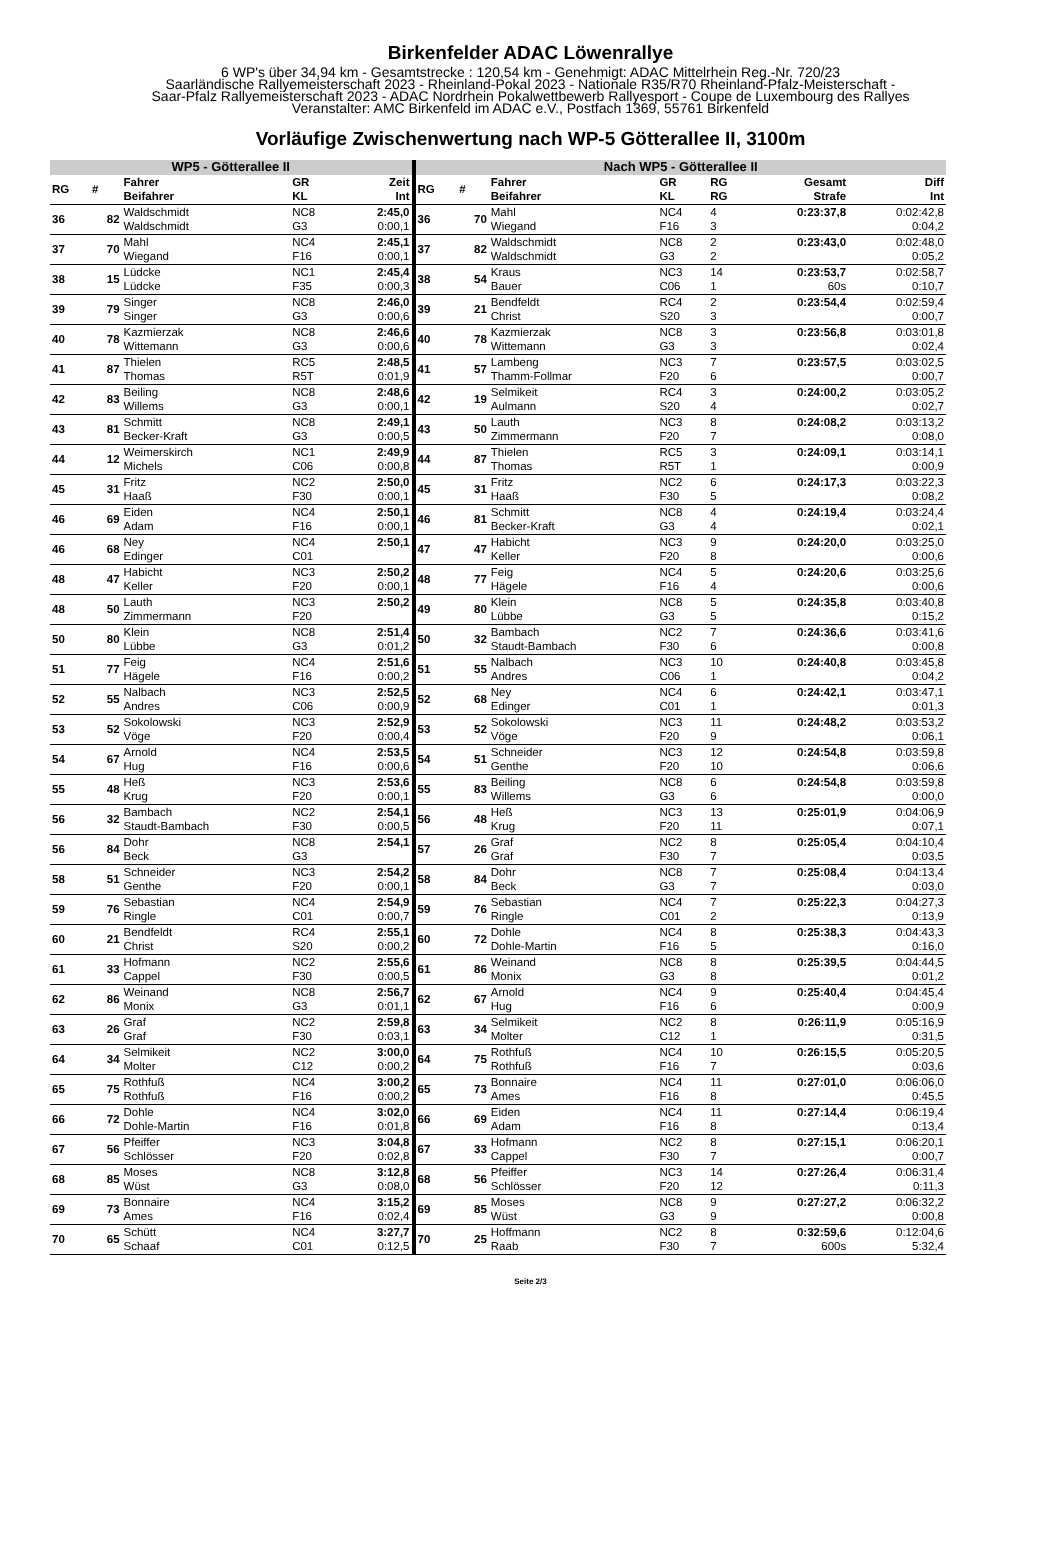Birkenfelder ADAC Löwenrallye
6 WP's über 34,94 km - Gesamtstrecke : 120,54 km - Genehmigt: ADAC Mittelrhein Reg.-Nr. 720/23
Saarländische Rallyemeisterschaft 2023 - Rheinland-Pokal 2023 - Nationale R35/R70 Rheinland-Pfalz-Meisterschaft -
Saar-Pfalz Rallyemeisterschaft 2023 - ADAC Nordrhein Pokalwettbewerb Rallyesport - Coupe de Luxembourg des Rallyes
Veranstalter: AMC Birkenfeld im ADAC e.V., Postfach 1369, 55761 Birkenfeld
Vorläufige Zwischenwertung nach WP-5 Götterallee II, 3100m
| WP5 - Götterallee II | | | | | Nach WP5 - Götterallee II | | | | | | |
| --- | --- | --- | --- | --- | --- | --- | --- | --- | --- | --- | --- |
| RG | # | Fahrer Beifahrer | GR KL | Zeit Int | RG | # | Fahrer Beifahrer | GR KL | RG RG | Gesamt Strafe | Diff Int |
| 36 | 82 | Waldschmidt Waldschmidt | NC8 G3 | 2:45,0 0:00,1 | 36 | 70 | Mahl Wiegand | NC4 F16 | 4 3 | 0:23:37,8 | 0:02:42,8 0:04,2 |
| 37 | 70 | Mahl Wiegand | NC4 F16 | 2:45,1 0:00,1 | 37 | 82 | Waldschmidt Waldschmidt | NC8 G3 | 2 2 | 0:23:43,0 | 0:02:48,0 0:05,2 |
| 38 | 15 | Lüdcke Lüdcke | NC1 F35 | 2:45,4 0:00,3 | 38 | 54 | Kraus Bauer | NC3 C06 | 14 1 | 0:23:53,7 60s | 0:02:58,7 0:10,7 |
| 39 | 79 | Singer Singer | NC8 G3 | 2:46,0 0:00,6 | 39 | 21 | Bendfeldt Christ | RC4 S20 | 2 3 | 0:23:54,4 | 0:02:59,4 0:00,7 |
| 40 | 78 | Kazmierzak Wittemann | NC8 G3 | 2:46,6 0:00,6 | 40 | 78 | Kazmierzak Wittemann | NC8 G3 | 3 3 | 0:23:56,8 | 0:03:01,8 0:02,4 |
| 41 | 87 | Thielen Thomas | RC5 R5T | 2:48,5 0:01,9 | 41 | 57 | Lambeng Thamm-Follmar | NC3 F20 | 7 6 | 0:23:57,5 | 0:03:02,5 0:00,7 |
| 42 | 83 | Beiling Willems | NC8 G3 | 2:48,6 0:00,1 | 42 | 19 | Selmikeit Aulmann | RC4 S20 | 3 4 | 0:24:00,2 | 0:03:05,2 0:02,7 |
| 43 | 81 | Schmitt Becker-Kraft | NC8 G3 | 2:49,1 0:00,5 | 43 | 50 | Lauth Zimmermann | NC3 F20 | 8 7 | 0:24:08,2 | 0:03:13,2 0:08,0 |
| 44 | 12 | Weimerskirch Michels | NC1 C06 | 2:49,9 0:00,8 | 44 | 87 | Thielen Thomas | RC5 R5T | 3 1 | 0:24:09,1 | 0:03:14,1 0:00,9 |
| 45 | 31 | Fritz Haaß | NC2 F30 | 2:50,0 0:00,1 | 45 | 31 | Fritz Haaß | NC2 F30 | 6 5 | 0:24:17,3 | 0:03:22,3 0:08,2 |
| 46 | 69 | Eiden Adam | NC4 F16 | 2:50,1 0:00,1 | 46 | 81 | Schmitt Becker-Kraft | NC8 G3 | 4 4 | 0:24:19,4 | 0:03:24,4 0:02,1 |
| 46 | 68 | Ney Edinger | NC4 C01 | 2:50,1 | 47 | 47 | Habicht Keller | NC3 F20 | 9 8 | 0:24:20,0 | 0:03:25,0 0:00,6 |
| 48 | 47 | Habicht Keller | NC3 F20 | 2:50,2 0:00,1 | 48 | 77 | Feig Hägele | NC4 F16 | 5 4 | 0:24:20,6 | 0:03:25,6 0:00,6 |
| 48 | 50 | Lauth Zimmermann | NC3 F20 | 2:50,2 | 49 | 80 | Klein Lübbe | NC8 G3 | 5 5 | 0:24:35,8 | 0:03:40,8 0:15,2 |
| 50 | 80 | Klein Lübbe | NC8 G3 | 2:51,4 0:01,2 | 50 | 32 | Bambach Staudt-Bambach | NC2 F30 | 7 6 | 0:24:36,6 | 0:03:41,6 0:00,8 |
| 51 | 77 | Feig Hägele | NC4 F16 | 2:51,6 0:00,2 | 51 | 55 | Nalbach Andres | NC3 C06 | 10 1 | 0:24:40,8 | 0:03:45,8 0:04,2 |
| 52 | 55 | Nalbach Andres | NC3 C06 | 2:52,5 0:00,9 | 52 | 68 | Ney Edinger | NC4 C01 | 6 1 | 0:24:42,1 | 0:03:47,1 0:01,3 |
| 53 | 52 | Sokolowski Vöge | NC3 F20 | 2:52,9 0:00,4 | 53 | 52 | Sokolowski Vöge | NC3 F20 | 11 9 | 0:24:48,2 | 0:03:53,2 0:06,1 |
| 54 | 67 | Arnold Hug | NC4 F16 | 2:53,5 0:00,6 | 54 | 51 | Schneider Genthe | NC3 F20 | 12 10 | 0:24:54,8 | 0:03:59,8 0:06,6 |
| 55 | 48 | Heß Krug | NC3 F20 | 2:53,6 0:00,1 | 55 | 83 | Beiling Willems | NC8 G3 | 6 6 | 0:24:54,8 | 0:03:59,8 0:00,0 |
| 56 | 32 | Bambach Staudt-Bambach | NC2 F30 | 2:54,1 0:00,5 | 56 | 48 | Heß Krug | NC3 F20 | 13 11 | 0:25:01,9 | 0:04:06,9 0:07,1 |
| 56 | 84 | Dohr Beck | NC8 G3 | 2:54,1 | 57 | 26 | Graf Graf | NC2 F30 | 8 7 | 0:25:05,4 | 0:04:10,4 0:03,5 |
| 58 | 51 | Schneider Genthe | NC3 F20 | 2:54,2 0:00,1 | 58 | 84 | Dohr Beck | NC8 G3 | 7 7 | 0:25:08,4 | 0:04:13,4 0:03,0 |
| 59 | 76 | Sebastian Ringle | NC4 C01 | 2:54,9 0:00,7 | 59 | 76 | Sebastian Ringle | NC4 C01 | 7 2 | 0:25:22,3 | 0:04:27,3 0:13,9 |
| 60 | 21 | Bendfeldt Christ | RC4 S20 | 2:55,1 0:00,2 | 60 | 72 | Dohle Dohle-Martin | NC4 F16 | 8 5 | 0:25:38,3 | 0:04:43,3 0:16,0 |
| 61 | 33 | Hofmann Cappel | NC2 F30 | 2:55,6 0:00,5 | 61 | 86 | Weinand Monix | NC8 G3 | 8 8 | 0:25:39,5 | 0:04:44,5 0:01,2 |
| 62 | 86 | Weinand Monix | NC8 G3 | 2:56,7 0:01,1 | 62 | 67 | Arnold Hug | NC4 F16 | 9 6 | 0:25:40,4 | 0:04:45,4 0:00,9 |
| 63 | 26 | Graf Graf | NC2 F30 | 2:59,8 0:03,1 | 63 | 34 | Selmikeit Molter | NC2 C12 | 8 1 | 0:26:11,9 | 0:05:16,9 0:31,5 |
| 64 | 34 | Selmikeit Molter | NC2 C12 | 3:00,0 0:00,2 | 64 | 75 | Rothfuß Rothfuß | NC4 F16 | 10 7 | 0:26:15,5 | 0:05:20,5 0:03,6 |
| 65 | 75 | Rothfuß Rothfuß | NC4 F16 | 3:00,2 0:00,2 | 65 | 73 | Bonnaire Ames | NC4 F16 | 11 8 | 0:27:01,0 | 0:06:06,0 0:45,5 |
| 66 | 72 | Dohle Dohle-Martin | NC4 F16 | 3:02,0 0:01,8 | 66 | 69 | Eiden Adam | NC4 F16 | 11 8 | 0:27:14,4 | 0:06:19,4 0:13,4 |
| 67 | 56 | Pfeiffer Schlösser | NC3 F20 | 3:04,8 0:02,8 | 67 | 33 | Hofmann Cappel | NC2 F30 | 8 7 | 0:27:15,1 | 0:06:20,1 0:00,7 |
| 68 | 85 | Moses Wüst | NC8 G3 | 3:12,8 0:08,0 | 68 | 56 | Pfeiffer Schlösser | NC3 F20 | 14 12 | 0:27:26,4 | 0:06:31,4 0:11,3 |
| 69 | 73 | Bonnaire Ames | NC4 F16 | 3:15,2 0:02,4 | 69 | 85 | Moses Wüst | NC8 G3 | 9 9 | 0:27:27,2 | 0:06:32,2 0:00,8 |
| 70 | 65 | Schütt Schaaf | NC4 C01 | 3:27,7 0:12,5 | 70 | 25 | Hoffmann Raab | NC2 F30 | 8 7 | 0:32:59,6 600s | 0:12:04,6 5:32,4 |
Seite 2/3